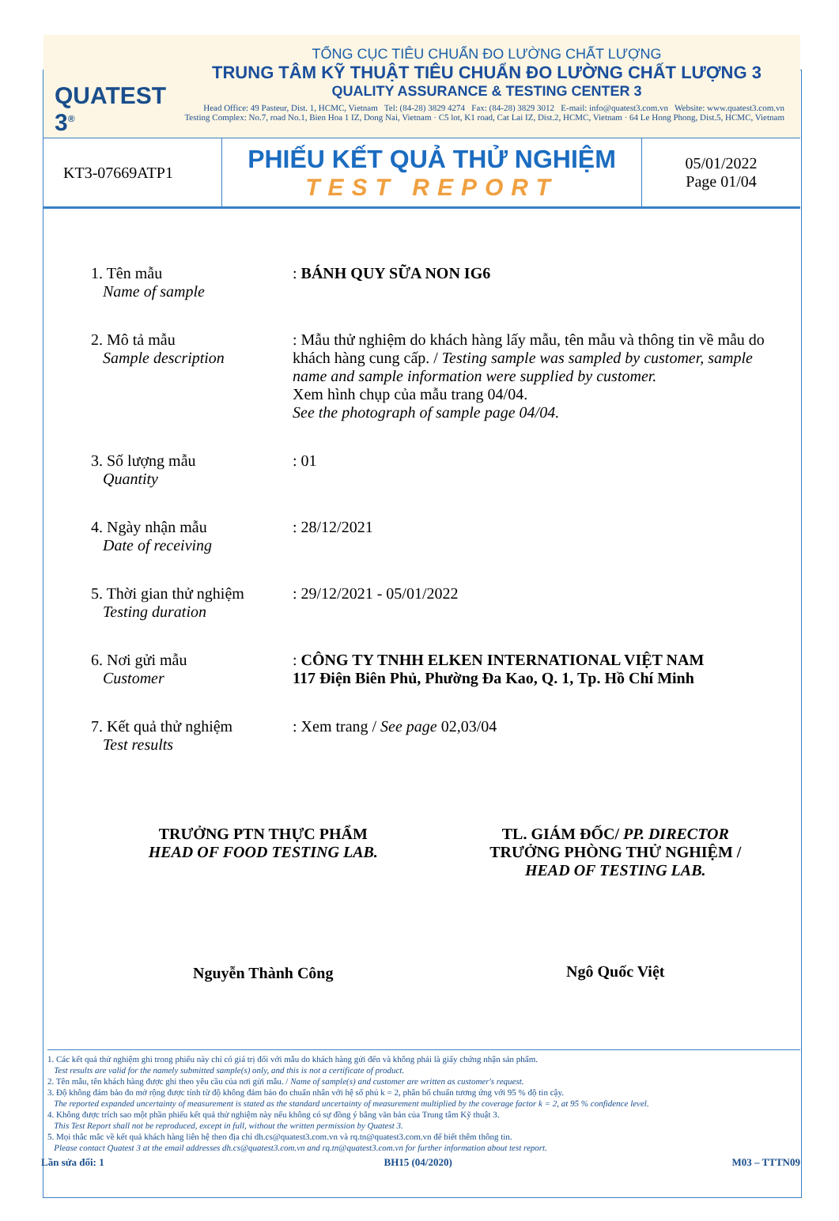QUATEST 3<sup>®</sup>
TỔNG CỤC TIÊU CHUẨN ĐO LƯỜNG CHẤT LƯỢNG
TRUNG TÂM KỸ THUẬT TIÊU CHUẨN ĐO LƯỜNG CHẤT LƯỢNG 3
QUALITY ASSURANCE & TESTING CENTER 3
Head Office: 49 Pasteur, Dist. 1, HCMC, Vietnam Tel: (84-28) 3829 4274 Fax: (84-28) 3829 3012 E-mail: info@quatest3.com.vn Website: www.quatest3.com.vn
Testing Complex: No.7, road No.1, Bien Hoa 1 IZ, Dong Nai, Vietnam · C5 lot, K1 road, Cat Lai IZ, Dist.2, HCMC, Vietnam · 64 Le Hong Phong, Dist.5, HCMC, Vietnam
KT3-07669ATP1
PHIẾU KẾT QUẢ THỬ NGHIỆM
TEST REPORT
05/01/2022
Page 01/04
1. Tên mẫu
Name of sample
: BÁNH QUY SỮA NON IG6
2. Mô tả mẫu
Sample description
: Mẫu thử nghiệm do khách hàng lấy mẫu, tên mẫu và thông tin về mẫu do khách hàng cung cấp. / Testing sample was sampled by customer, sample name and sample information were supplied by customer.
Xem hình chụp của mẫu trang 04/04.
See the photograph of sample page 04/04.
3. Số lượng mẫu
Quantity
: 01
4. Ngày nhận mẫu
Date of receiving
: 28/12/2021
5. Thời gian thử nghiệm
Testing duration
: 29/12/2021 - 05/01/2022
6. Nơi gửi mẫu
Customer
: CÔNG TY TNHH ELKEN INTERNATIONAL VIỆT NAM
117 Điện Biên Phủ, Phường Đa Kao, Q. 1, Tp. Hồ Chí Minh
7. Kết quả thử nghiệm
Test results
: Xem trang / See page 02,03/04
TRƯỞNG PTN THỰC PHẨM
HEAD OF FOOD TESTING LAB.
Nguyễn Thành Công
TL. GIÁM ĐỐC/ PP. DIRECTOR
TRƯỞNG PHÒNG THỬ NGHIỆM /
HEAD OF TESTING LAB.
Ngô Quốc Việt
1. Các kết quả thử nghiệm ghi trong phiếu này chỉ có giá trị đối với mẫu do khách hàng gửi đến và không phải là giấy chứng nhận sản phẩm.
Test results are valid for the namely submitted sample(s) only, and this is not a certificate of product.
2. Tên mẫu, tên khách hàng được ghi theo yêu cầu của nơi gửi mẫu. / Name of sample(s) and customer are written as customer's request.
3. Độ không đảm bảo đo mở rộng được tính từ độ không đảm bảo đo chuẩn nhân với hệ số phủ k = 2, phân bố chuẩn tương ứng với 95 % độ tin cậy.
The reported expanded uncertainty of measurement is stated as the standard uncertainty of measurement multiplied by the coverage factor k = 2, at 95 % confidence level.
4. Không được trích sao một phần phiếu kết quả thử nghiệm này nếu không có sự đồng ý bằng văn bản của Trung tâm Kỹ thuật 3.
This Test Report shall not be reproduced, except in full, without the written permission by Quatest 3.
5. Mọi thắc mắc về kết quả khách hàng liên hệ theo địa chỉ dh.cs@quatest3.com.vn và rq.tn@quatest3.com.vn để biết thêm thông tin.
Please contact Quatest 3 at the email addresses dh.cs@quatest3.com.vn and rq.tn@quatest3.com.vn for further information about test report.
Lần sửa đổi: 1 BH15 (04/2020) M03 – TTTN09